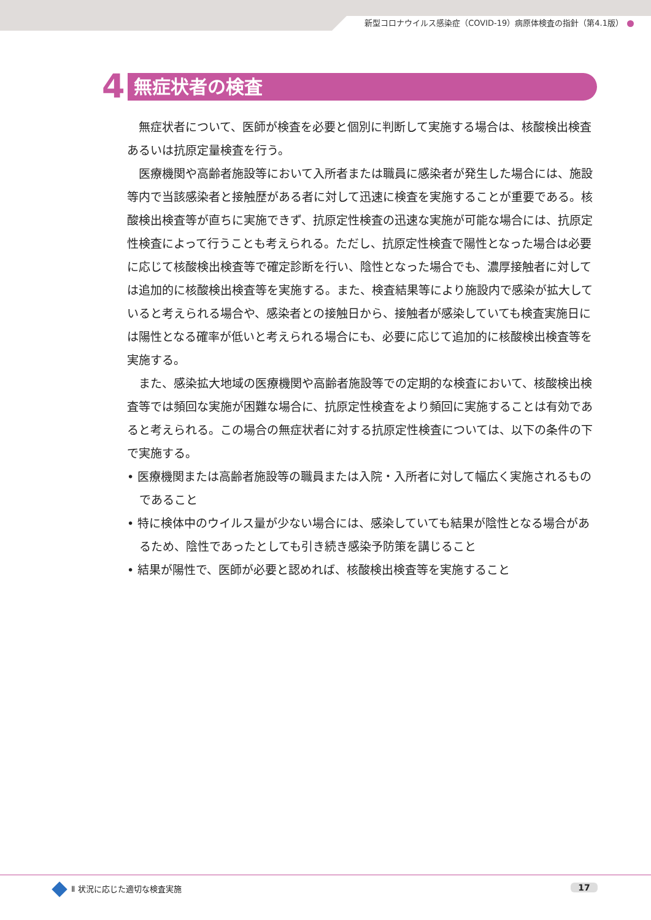新型コロナウイルス感染症（COVID-19）病原体検査の指針（第4.1版）
4
無症状者の検査
無症状者について、医師が検査を必要と個別に判断して実施する場合は、核酸検出検査あるいは抗原定量検査を行う。
医療機関や高齢者施設等において入所者または職員に感染者が発生した場合には、施設等内で当該感染者と接触歴がある者に対して迅速に検査を実施することが重要である。核酸検出検査等が直ちに実施できず、抗原定性検査の迅速な実施が可能な場合には、抗原定性検査によって行うことも考えられる。ただし、抗原定性検査で陽性となった場合は必要に応じて核酸検出検査等で確定診断を行い、陰性となった場合でも、濃厚接触者に対しては追加的に核酸検出検査等を実施する。また、検査結果等により施設内で感染が拡大していると考えられる場合や、感染者との接触日から、接触者が感染していても検査実施日には陽性となる確率が低いと考えられる場合にも、必要に応じて追加的に核酸検出検査等を実施する。
また、感染拡大地域の医療機関や高齢者施設等での定期的な検査において、核酸検出検査等では頻回な実施が困難な場合に、抗原定性検査をより頻回に実施することは有効であると考えられる。この場合の無症状者に対する抗原定性検査については、以下の条件の下で実施する。
• 医療機関または高齢者施設等の職員または入院・入所者に対して幅広く実施されるものであること
• 特に検体中のウイルス量が少ない場合には、感染していても結果が陰性となる場合があるため、陰性であったとしても引き続き感染予防策を講じること
• 結果が陽性で、医師が必要と認めれば、核酸検出検査等を実施すること
Ⅱ 状況に応じた適切な検査実施 17